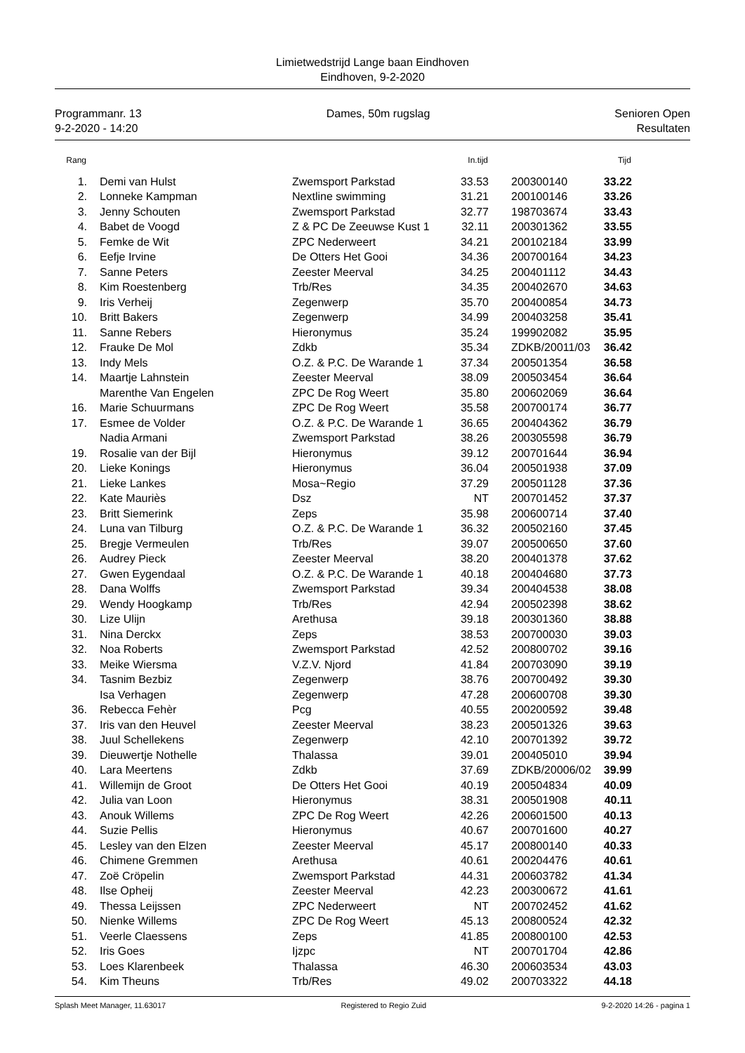Limietwedstrijd Lange baan Eindhoven
Eindhoven, 9-2-2020
Programmanr. 13
9-2-2020 - 14:20
Dames, 50m rugslag Senioren Open
Resultaten
| Rang | | | | In.tijd | | | Tijd |
| --- | --- | --- | --- | --- | --- | --- | --- |
| 1. | | Demi van Hulst | Zwemsport Parkstad | 33.53 | | 200300140 | 33.22 |
| 2. | | Lonneke Kampman | Nextline swimming | 31.21 | | 200100146 | 33.26 |
| 3. | | Jenny Schouten | Zwemsport Parkstad | 32.77 | | 198703674 | 33.43 |
| 4. | | Babet de Voogd | Z & PC De Zeeuwse Kust 1 | 32.11 | | 200301362 | 33.55 |
| 5. | | Femke de Wit | ZPC Nederweert | 34.21 | | 200102184 | 33.99 |
| 6. | | Eefje Irvine | De Otters Het Gooi | 34.36 | | 200700164 | 34.23 |
| 7. | | Sanne Peters | Zeester Meerval | 34.25 | | 200401112 | 34.43 |
| 8. | | Kim Roestenberg | Trb/Res | 34.35 | | 200402670 | 34.63 |
| 9. | | Iris Verheij | Zegenwerp | 35.70 | | 200400854 | 34.73 |
| 10. | | Britt Bakers | Zegenwerp | 34.99 | | 200403258 | 35.41 |
| 11. | | Sanne Rebers | Hieronymus | 35.24 | | 199902082 | 35.95 |
| 12. | | Frauke De Mol | Zdkb | 35.34 | | ZDKB/20011/03 | 36.42 |
| 13. | | Indy Mels | O.Z. & P.C. De Warande 1 | 37.34 | | 200501354 | 36.58 |
| 14. | | Maartje Lahnstein | Zeester Meerval | 38.09 | | 200503454 | 36.64 |
| | | Marenthe Van Engelen | ZPC De Rog Weert | 35.80 | | 200602069 | 36.64 |
| 16. | | Marie Schuurmans | ZPC De Rog Weert | 35.58 | | 200700174 | 36.77 |
| 17. | | Esmee de Volder | O.Z. & P.C. De Warande 1 | 36.65 | | 200404362 | 36.79 |
| | | Nadia Armani | Zwemsport Parkstad | 38.26 | | 200305598 | 36.79 |
| 19. | | Rosalie van der Bijl | Hieronymus | 39.12 | | 200701644 | 36.94 |
| 20. | | Lieke Konings | Hieronymus | 36.04 | | 200501938 | 37.09 |
| 21. | | Lieke Lankes | Mosa~Regio | 37.29 | | 200501128 | 37.36 |
| 22. | | Kate Mauriès | Dsz | NT | | 200701452 | 37.37 |
| 23. | | Britt Siemerink | Zeps | 35.98 | | 200600714 | 37.40 |
| 24. | | Luna van Tilburg | O.Z. & P.C. De Warande 1 | 36.32 | | 200502160 | 37.45 |
| 25. | | Bregje Vermeulen | Trb/Res | 39.07 | | 200500650 | 37.60 |
| 26. | | Audrey Pieck | Zeester Meerval | 38.20 | | 200401378 | 37.62 |
| 27. | | Gwen Eygendaal | O.Z. & P.C. De Warande 1 | 40.18 | | 200404680 | 37.73 |
| 28. | | Dana Wolffs | Zwemsport Parkstad | 39.34 | | 200404538 | 38.08 |
| 29. | | Wendy Hoogkamp | Trb/Res | 42.94 | | 200502398 | 38.62 |
| 30. | | Lize Ulijn | Arethusa | 39.18 | | 200301360 | 38.88 |
| 31. | | Nina Derckx | Zeps | 38.53 | | 200700030 | 39.03 |
| 32. | | Noa Roberts | Zwemsport Parkstad | 42.52 | | 200800702 | 39.16 |
| 33. | | Meike Wiersma | V.Z.V. Njord | 41.84 | | 200703090 | 39.19 |
| 34. | | Tasnim Bezbiz | Zegenwerp | 38.76 | | 200700492 | 39.30 |
| | | Isa Verhagen | Zegenwerp | 47.28 | | 200600708 | 39.30 |
| 36. | | Rebecca Fehèr | Pcg | 40.55 | | 200200592 | 39.48 |
| 37. | | Iris van den Heuvel | Zeester Meerval | 38.23 | | 200501326 | 39.63 |
| 38. | | Juul Schellekens | Zegenwerp | 42.10 | | 200701392 | 39.72 |
| 39. | | Dieuwertje Nothelle | Thalassa | 39.01 | | 200405010 | 39.94 |
| 40. | | Lara Meertens | Zdkb | 37.69 | | ZDKB/20006/02 | 39.99 |
| 41. | | Willemijn de Groot | De Otters Het Gooi | 40.19 | | 200504834 | 40.09 |
| 42. | | Julia van Loon | Hieronymus | 38.31 | | 200501908 | 40.11 |
| 43. | | Anouk Willems | ZPC De Rog Weert | 42.26 | | 200601500 | 40.13 |
| 44. | | Suzie Pellis | Hieronymus | 40.67 | | 200701600 | 40.27 |
| 45. | | Lesley van den Elzen | Zeester Meerval | 45.17 | | 200800140 | 40.33 |
| 46. | | Chimene Gremmen | Arethusa | 40.61 | | 200204476 | 40.61 |
| 47. | | Zoë Cröpelin | Zwemsport Parkstad | 44.31 | | 200603782 | 41.34 |
| 48. | | Ilse Opheij | Zeester Meerval | 42.23 | | 200300672 | 41.61 |
| 49. | | Thessa Leijssen | ZPC Nederweert | NT | | 200702452 | 41.62 |
| 50. | | Nienke Willems | ZPC De Rog Weert | 45.13 | | 200800524 | 42.32 |
| 51. | | Veerle Claessens | Zeps | 41.85 | | 200800100 | 42.53 |
| 52. | | Iris Goes | Ijzpc | NT | | 200701704 | 42.86 |
| 53. | | Loes Klarenbeek | Thalassa | 46.30 | | 200603534 | 43.03 |
| 54. | | Kim Theuns | Trb/Res | 49.02 | | 200703322 | 44.18 |
Splash Meet Manager, 11.63017 Registered to Regio Zuid 9-2-2020 14:26 - pagina 1